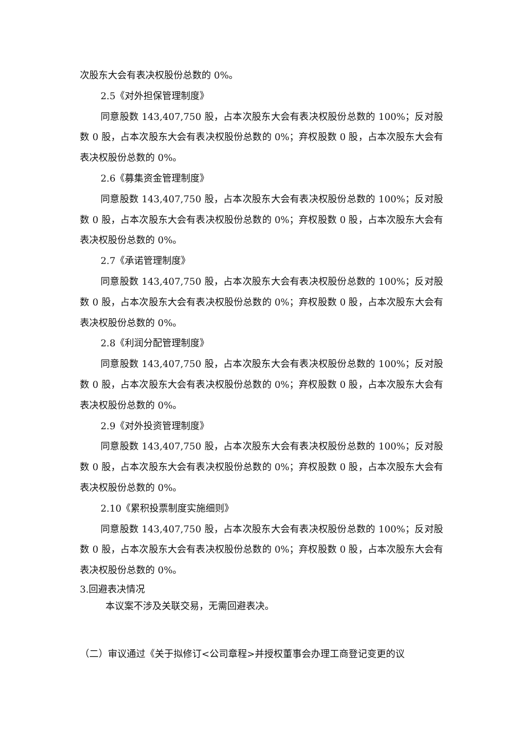次股东大会有表决权股份总数的 0%。
2.5《对外担保管理制度》
同意股数 143,407,750 股，占本次股东大会有表决权股份总数的 100%；反对股数 0 股，占本次股东大会有表决权股份总数的 0%；弃权股数 0 股，占本次股东大会有表决权股份总数的 0%。
2.6《募集资金管理制度》
同意股数 143,407,750 股，占本次股东大会有表决权股份总数的 100%；反对股数 0 股，占本次股东大会有表决权股份总数的 0%；弃权股数 0 股，占本次股东大会有表决权股份总数的 0%。
2.7《承诺管理制度》
同意股数 143,407,750 股，占本次股东大会有表决权股份总数的 100%；反对股数 0 股，占本次股东大会有表决权股份总数的 0%；弃权股数 0 股，占本次股东大会有表决权股份总数的 0%。
2.8《利润分配管理制度》
同意股数 143,407,750 股，占本次股东大会有表决权股份总数的 100%；反对股数 0 股，占本次股东大会有表决权股份总数的 0%；弃权股数 0 股，占本次股东大会有表决权股份总数的 0%。
2.9《对外投资管理制度》
同意股数 143,407,750 股，占本次股东大会有表决权股份总数的 100%；反对股数 0 股，占本次股东大会有表决权股份总数的 0%；弃权股数 0 股，占本次股东大会有表决权股份总数的 0%。
2.10《累积投票制度实施细则》
同意股数 143,407,750 股，占本次股东大会有表决权股份总数的 100%；反对股数 0 股，占本次股东大会有表决权股份总数的 0%；弃权股数 0 股，占本次股东大会有表决权股份总数的 0%。
3.回避表决情况
本议案不涉及关联交易，无需回避表决。
（二）审议通过《关于拟修订<公司章程>并授权董事会办理工商登记变更的议